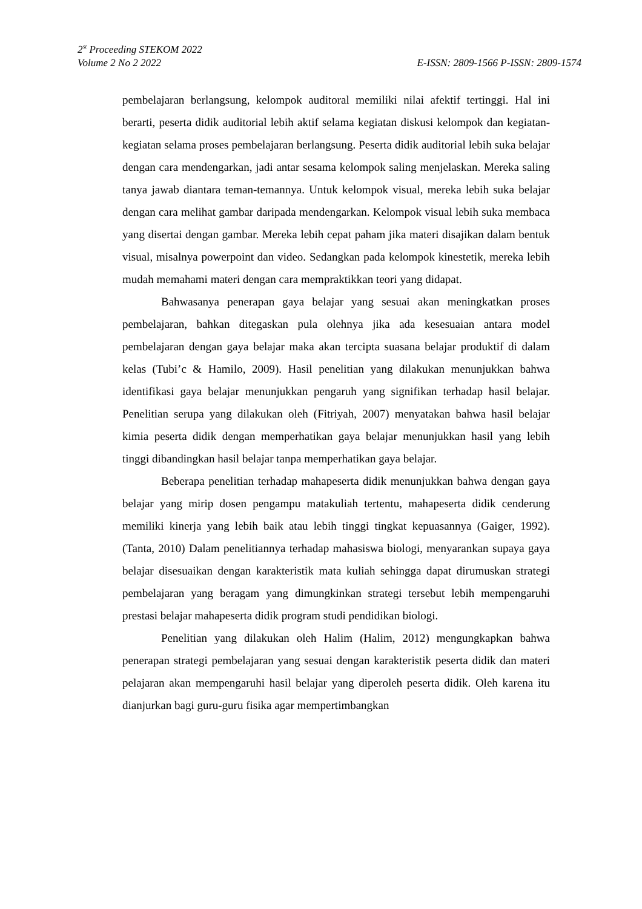2<sup>st</sup> Proceeding STEKOM 2022
Volume 2 No 2 2022 E-ISSN: 2809-1566 P-ISSN: 2809-1574
pembelajaran berlangsung, kelompok auditoral memiliki nilai afektif tertinggi. Hal ini berarti, peserta didik auditorial lebih aktif selama kegiatan diskusi kelompok dan kegiatan-kegiatan selama proses pembelajaran berlangsung. Peserta didik auditorial lebih suka belajar dengan cara mendengarkan, jadi antar sesama kelompok saling menjelaskan. Mereka saling tanya jawab diantara teman-temannya. Untuk kelompok visual, mereka lebih suka belajar dengan cara melihat gambar daripada mendengarkan. Kelompok visual lebih suka membaca yang disertai dengan gambar. Mereka lebih cepat paham jika materi disajikan dalam bentuk visual, misalnya powerpoint dan video. Sedangkan pada kelompok kinestetik, mereka lebih mudah memahami materi dengan cara mempraktikkan teori yang didapat.
Bahwasanya penerapan gaya belajar yang sesuai akan meningkatkan proses pembelajaran, bahkan ditegaskan pula olehnya jika ada kesesuaian antara model pembelajaran dengan gaya belajar maka akan tercipta suasana belajar produktif di dalam kelas (Tubi’c & Hamilo, 2009). Hasil penelitian yang dilakukan menunjukkan bahwa identifikasi gaya belajar menunjukkan pengaruh yang signifikan terhadap hasil belajar. Penelitian serupa yang dilakukan oleh (Fitriyah, 2007) menyatakan bahwa hasil belajar kimia peserta didik dengan memperhatikan gaya belajar menunjukkan hasil yang lebih tinggi dibandingkan hasil belajar tanpa memperhatikan gaya belajar.
Beberapa penelitian terhadap mahapeserta didik menunjukkan bahwa dengan gaya belajar yang mirip dosen pengampu matakuliah tertentu, mahapeserta didik cenderung memiliki kinerja yang lebih baik atau lebih tinggi tingkat kepuasannya (Gaiger, 1992). (Tanta, 2010) Dalam penelitiannya terhadap mahasiswa biologi, menyarankan supaya gaya belajar disesuaikan dengan karakteristik mata kuliah sehingga dapat dirumuskan strategi pembelajaran yang beragam yang dimungkinkan strategi tersebut lebih mempengaruhi prestasi belajar mahapeserta didik program studi pendidikan biologi.
Penelitian yang dilakukan oleh Halim (Halim, 2012) mengungkapkan bahwa penerapan strategi pembelajaran yang sesuai dengan karakteristik peserta didik dan materi pelajaran akan mempengaruhi hasil belajar yang diperoleh peserta didik. Oleh karena itu dianjurkan bagi guru-guru fisika agar mempertimbangkan